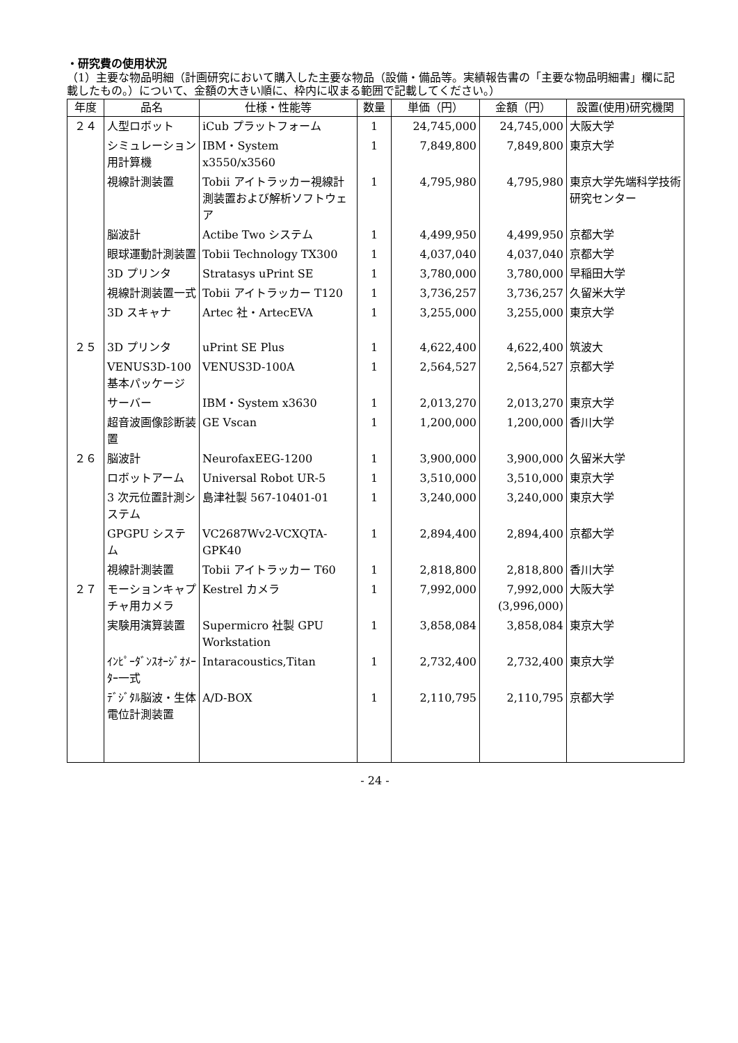・研究費の使用状況
（1）主要な物品明細（計画研究において購入した主要な物品（設備・備品等。実績報告書の「主要な物品明細書」欄に記載したもの。）について、金額の大きい順に、枠内に収まる範囲で記載してください。）
| 年度 | 品名 | 仕様・性能等 | 数量 | 単価（円） | 金額（円） | 設置(使用)研究機関 |
| --- | --- | --- | --- | --- | --- | --- |
| ２４ | 人型ロボット | iCub プラットフォーム | 1 | 24,745,000 | 24,745,000 | 大阪大学 |
| | シミュレーション用計算機 | IBM・System x3550/x3560 | 1 | 7,849,800 | 7,849,800 | 東京大学 |
| | 視線計測装置 | Tobii アイトラッカー視線計測装置および解析ソフトウェア | 1 | 4,795,980 | 4,795,980 | 東京大学先端科学技術研究センター |
| | 脳波計 | Actibe Two システム | 1 | 4,499,950 | 4,499,950 | 京都大学 |
| | 眼球運動計測装置 | Tobii Technology TX300 | 1 | 4,037,040 | 4,037,040 | 京都大学 |
| | 3D プリンタ | Stratasys uPrint SE | 1 | 3,780,000 | 3,780,000 | 早稲田大学 |
| | 視線計測装置一式 | Tobii アイトラッカー T120 | 1 | 3,736,257 | 3,736,257 | 久留米大学 |
| | 3D スキャナ | Artec 社・ArtecEVA | 1 | 3,255,000 | 3,255,000 | 東京大学 |
| ２５ | 3D プリンタ | uPrint SE Plus | 1 | 4,622,400 | 4,622,400 | 筑波大 |
| | VENUS3D-100 基本パッケージ | VENUS3D-100A | 1 | 2,564,527 | 2,564,527 | 京都大学 |
| | サーバー | IBM・System x3630 | 1 | 2,013,270 | 2,013,270 | 東京大学 |
| | 超音波画像診断装置 | GE Vscan | 1 | 1,200,000 | 1,200,000 | 香川大学 |
| ２６ | 脳波計 | NeurofaxEEG-1200 | 1 | 3,900,000 | 3,900,000 | 久留米大学 |
| | ロボットアーム | Universal Robot UR-5 | 1 | 3,510,000 | 3,510,000 | 東京大学 |
| | 3 次元位置計測システム | 島津社製 567-10401-01 | 1 | 3,240,000 | 3,240,000 | 東京大学 |
| | GPGPU システム | VC2687Wv2-VCXQTA-GPK40 | 1 | 2,894,400 | 2,894,400 | 京都大学 |
| | 視線計測装置 | Tobii アイトラッカー T60 | 1 | 2,818,800 | 2,818,800 | 香川大学 |
| ２７ | モーションキャプチャ用カメラ | Kestrel カメラ | 1 | 7,992,000 | 7,992,000 (3,996,000) | 大阪大学 |
| | 実験用演算装置 | Supermicro 社製 GPU Workstation | 1 | 3,858,084 | 3,858,084 | 東京大学 |
| | ｲﾝﾋﾟｰﾀﾞﾝｽｵｰｼﾞｵﾒｰﾀｰ一式 | Intaracoustics,Titan | 1 | 2,732,400 | 2,732,400 | 東京大学 |
| | ﾃﾞｼﾞﾀﾙ脳波・生体電位計測装置 | A/D-BOX | 1 | 2,110,795 | 2,110,795 | 京都大学 |
- 24 -